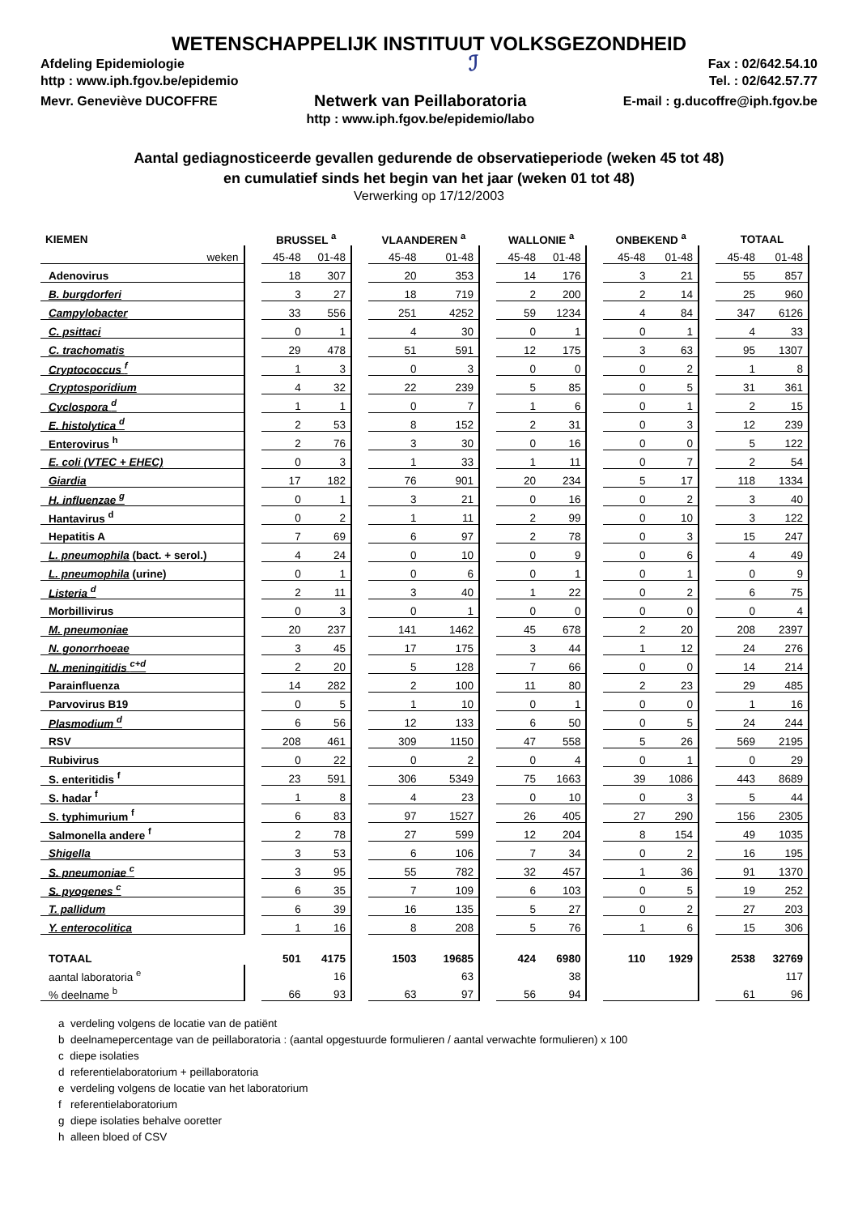WETENSCHAPPELIJK INSTITUUT VOLKSGEZONDHEID
Afdeling Epidemiologie
http : www.iph.fgov.be/epidemio
ℐ
Fax : 02/642.54.10
Tel. : 02/642.57.77
Mevr. Geneviève DUCOFFRE
Netwerk van Peillaboratoria
http : www.iph.fgov.be/epidemio/labo
E-mail : g.ducoffre@iph.fgov.be
Aantal gediagnosticeerde gevallen gedurende de observatieperiode (weken 45 tot 48)
en cumulatief sinds het begin van het jaar (weken 01 tot 48)
Verwerking op 17/12/2003
| KIEMEN | | BRUSSEL <sup>a</sup> | | | VLAANDEREN <sup>a</sup> | | | WALLONIE <sup>a</sup> | | | ONBEKEND <sup>a</sup> | | | TOTAAL | |
| weken | | 45-48 | 01-48 | | 45-48 | 01-48 | | 45-48 | 01-48 | | 45-48 | 01-48 | | 45-48 | 01-48 |
| Adenovirus | | 18 | 307 | | 20 | 353 | | 14 | 176 | | 3 | 21 | | 55 | 857 |
| B. burgdorferi | | 3 | 27 | | 18 | 719 | | 2 | 200 | | 2 | 14 | | 25 | 960 |
| Campylobacter | | 33 | 556 | | 251 | 4252 | | 59 | 1234 | | 4 | 84 | | 347 | 6126 |
| C. psittaci | | 0 | 1 | | 4 | 30 | | 0 | 1 | | 0 | 1 | | 4 | 33 |
| C. trachomatis | | 29 | 478 | | 51 | 591 | | 12 | 175 | | 3 | 63 | | 95 | 1307 |
| Cryptococcus <sup>f</sup> | | 1 | 3 | | 0 | 3 | | 0 | 0 | | 0 | 2 | | 1 | 8 |
| Cryptosporidium | | 4 | 32 | | 22 | 239 | | 5 | 85 | | 0 | 5 | | 31 | 361 |
| Cyclospora <sup>d</sup> | | 1 | 1 | | 0 | 7 | | 1 | 6 | | 0 | 1 | | 2 | 15 |
| E. histolytica <sup>d</sup> | | 2 | 53 | | 8 | 152 | | 2 | 31 | | 0 | 3 | | 12 | 239 |
| Enterovirus <sup>h</sup> | | 2 | 76 | | 3 | 30 | | 0 | 16 | | 0 | 0 | | 5 | 122 |
| E. coli (VTEC + EHEC) | | 0 | 3 | | 1 | 33 | | 1 | 11 | | 0 | 7 | | 2 | 54 |
| Giardia | | 17 | 182 | | 76 | 901 | | 20 | 234 | | 5 | 17 | | 118 | 1334 |
| H. influenzae <sup>g</sup> | | 0 | 1 | | 3 | 21 | | 0 | 16 | | 0 | 2 | | 3 | 40 |
| Hantavirus <sup>d</sup> | | 0 | 2 | | 1 | 11 | | 2 | 99 | | 0 | 10 | | 3 | 122 |
| Hepatitis A | | 7 | 69 | | 6 | 97 | | 2 | 78 | | 0 | 3 | | 15 | 247 |
| L. pneumophila (bact. + serol.) | | 4 | 24 | | 0 | 10 | | 0 | 9 | | 0 | 6 | | 4 | 49 |
| L. pneumophila (urine) | | 0 | 1 | | 0 | 6 | | 0 | 1 | | 0 | 1 | | 0 | 9 |
| Listeria <sup>d</sup> | | 2 | 11 | | 3 | 40 | | 1 | 22 | | 0 | 2 | | 6 | 75 |
| Morbillivirus | | 0 | 3 | | 0 | 1 | | 0 | 0 | | 0 | 0 | | 0 | 4 |
| M. pneumoniae | | 20 | 237 | | 141 | 1462 | | 45 | 678 | | 2 | 20 | | 208 | 2397 |
| N. gonorrhoeae | | 3 | 45 | | 17 | 175 | | 3 | 44 | | 1 | 12 | | 24 | 276 |
| N. meningitidis <sup>c+d</sup> | | 2 | 20 | | 5 | 128 | | 7 | 66 | | 0 | 0 | | 14 | 214 |
| Parainfluenza | | 14 | 282 | | 2 | 100 | | 11 | 80 | | 2 | 23 | | 29 | 485 |
| Parvovirus B19 | | 0 | 5 | | 1 | 10 | | 0 | 1 | | 0 | 0 | | 1 | 16 |
| Plasmodium <sup>d</sup> | | 6 | 56 | | 12 | 133 | | 6 | 50 | | 0 | 5 | | 24 | 244 |
| RSV | | 208 | 461 | | 309 | 1150 | | 47 | 558 | | 5 | 26 | | 569 | 2195 |
| Rubivirus | | 0 | 22 | | 0 | 2 | | 0 | 4 | | 0 | 1 | | 0 | 29 |
| S. enteritidis <sup>f</sup> | | 23 | 591 | | 306 | 5349 | | 75 | 1663 | | 39 | 1086 | | 443 | 8689 |
| S. hadar <sup>f</sup> | | 1 | 8 | | 4 | 23 | | 0 | 10 | | 0 | 3 | | 5 | 44 |
| S. typhimurium <sup>f</sup> | | 6 | 83 | | 97 | 1527 | | 26 | 405 | | 27 | 290 | | 156 | 2305 |
| Salmonella andere <sup>f</sup> | | 2 | 78 | | 27 | 599 | | 12 | 204 | | 8 | 154 | | 49 | 1035 |
| Shigella | | 3 | 53 | | 6 | 106 | | 7 | 34 | | 0 | 2 | | 16 | 195 |
| S. pneumoniae <sup>c</sup> | | 3 | 95 | | 55 | 782 | | 32 | 457 | | 1 | 36 | | 91 | 1370 |
| S. pyogenes <sup>c</sup> | | 6 | 35 | | 7 | 109 | | 6 | 103 | | 0 | 5 | | 19 | 252 |
| T. pallidum | | 6 | 39 | | 16 | 135 | | 5 | 27 | | 0 | 2 | | 27 | 203 |
| Y. enterocolitica | | 1 | 16 | | 8 | 208 | | 5 | 76 | | 1 | 6 | | 15 | 306 |
| TOTAAL | | 501 | 4175 | | 1503 | 19685 | | 424 | 6980 | | 110 | 1929 | | 2538 | 32769 |
| aantal laboratoria <sup>e</sup> | | | 16 | | | 63 | | | 38 | | | | | | 117 |
| % deelname <sup>b</sup> | | 66 | 93 | | 63 | 97 | | 56 | 94 | | | | | 61 | 96 |
a verdeling volgens de locatie van de patiënt
b deelnamepercentage van de peillaboratoria : (aantal opgestuurde formulieren / aantal verwachte formulieren) x 100
c diepe isolaties
d referentielaboratorium + peillaboratoria
e verdeling volgens de locatie van het laboratorium
f referentielaboratorium
g diepe isolaties behalve ooretter
h alleen bloed of CSV